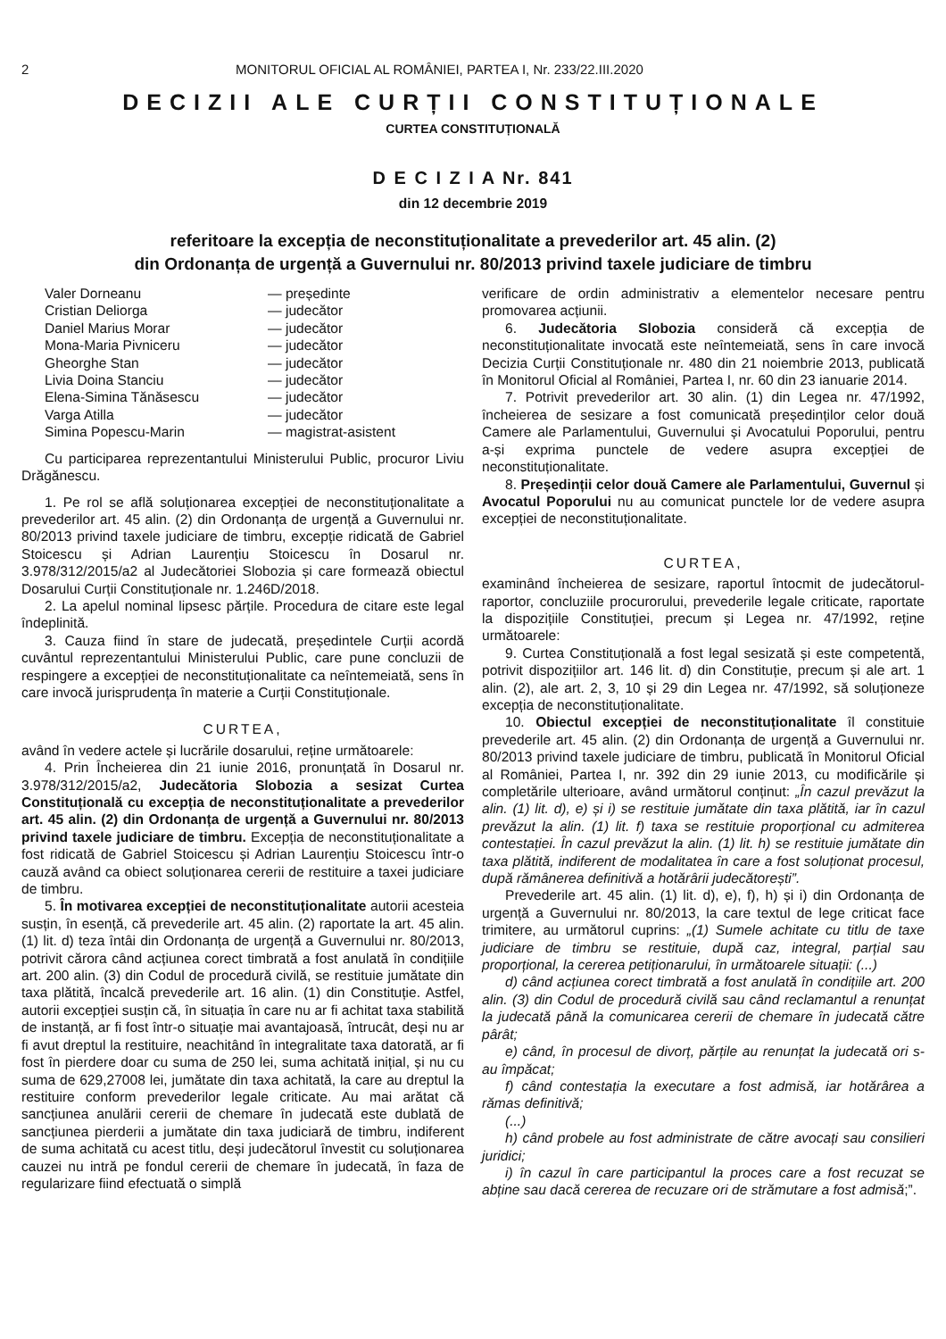2 MONITORUL OFICIAL AL ROMÂNIEI, PARTEA I, Nr. 233/22.III.2020
DECIZII ALE CURȚII CONSTITUȚIONALE
CURTEA CONSTITUȚIONALĂ
D E C I Z I A Nr. 841
din 12 decembrie 2019
referitoare la excepția de neconstituționalitate a prevederilor art. 45 alin. (2)
din Ordonanța de urgență a Guvernului nr. 80/2013 privind taxele judiciare de timbru
Valer Dorneanu — președinte Cristian Deliorga — judecător Daniel Marius Morar — judecător Mona-Maria Pivniceru — judecător Gheorghe Stan — judecător Livia Doina Stanciu — judecător Elena-Simina Tănăsescu — judecător Varga Atilla — judecător Simina Popescu-Marin — magistrat-asistent
Cu participarea reprezentantului Ministerului Public, procuror Liviu Drăgănescu.
1. Pe rol se află soluționarea excepției de neconstituționalitate a prevederilor art. 45 alin. (2) din Ordonanța de urgență a Guvernului nr. 80/2013 privind taxele judiciare de timbru, excepție ridicată de Gabriel Stoicescu și Adrian Laurențiu Stoicescu în Dosarul nr. 3.978/312/2015/a2 al Judecătoriei Slobozia și care formează obiectul Dosarului Curții Constituționale nr. 1.246D/2018.
2. La apelul nominal lipsesc părțile. Procedura de citare este legal îndeplinită.
3. Cauza fiind în stare de judecată, președintele Curții acordă cuvântul reprezentantului Ministerului Public, care pune concluzii de respingere a excepției de neconstituționalitate ca neîntemeiată, sens în care invocă jurisprudența în materie a Curții Constituționale.
CURTEA,
având în vedere actele și lucrările dosarului, reține următoarele:
4. Prin Încheierea din 21 iunie 2016, pronunțată în Dosarul nr. 3.978/312/2015/a2, Judecătoria Slobozia a sesizat Curtea Constituțională cu excepția de neconstituționalitate a prevederilor art. 45 alin. (2) din Ordonanța de urgență a Guvernului nr. 80/2013 privind taxele judiciare de timbru. Excepția de neconstituționalitate a fost ridicată de Gabriel Stoicescu și Adrian Laurențiu Stoicescu într-o cauză având ca obiect soluționarea cererii de restituire a taxei judiciare de timbru.
5. În motivarea excepției de neconstituționalitate autorii acesteia susțin, în esență, că prevederile art. 45 alin. (2) raportate la art. 45 alin. (1) lit. d) teza întâi din Ordonanța de urgență a Guvernului nr. 80/2013, potrivit cărora când acțiunea corect timbrată a fost anulată în condițiile art. 200 alin. (3) din Codul de procedură civilă, se restituie jumătate din taxa plătită, încalcă prevederile art. 16 alin. (1) din Constituție. Astfel, autorii excepției susțin că, în situația în care nu ar fi achitat taxa stabilită de instanță, ar fi fost într-o situație mai avantajoasă, întrucât, deși nu ar fi avut dreptul la restituire, neachitând în integralitate taxa datorată, ar fi fost în pierdere doar cu suma de 250 lei, suma achitată inițial, și nu cu suma de 629,27008 lei, jumătate din taxa achitată, la care au dreptul la restituire conform prevederilor legale criticate. Au mai arătat că sancțiunea anulării cererii de chemare în judecată este dublată de sancțiunea pierderii a jumătate din taxa judiciară de timbru, indiferent de suma achitată cu acest titlu, deși judecătorul învestit cu soluționarea cauzei nu intră pe fondul cererii de chemare în judecată, în faza de regularizare fiind efectuată o simplă
verificare de ordin administrativ a elementelor necesare pentru promovarea acțiunii.
6. Judecătoria Slobozia consideră că excepția de neconstituționalitate invocată este neîntemeiată, sens în care invocă Decizia Curții Constituționale nr. 480 din 21 noiembrie 2013, publicată în Monitorul Oficial al României, Partea I, nr. 60 din 23 ianuarie 2014.
7. Potrivit prevederilor art. 30 alin. (1) din Legea nr. 47/1992, încheierea de sesizare a fost comunicată președinților celor două Camere ale Parlamentului, Guvernului și Avocatului Poporului, pentru a-și exprima punctele de vedere asupra excepției de neconstituționalitate.
8. Președinții celor două Camere ale Parlamentului, Guvernul și Avocatul Poporului nu au comunicat punctele lor de vedere asupra excepției de neconstituționalitate.
CURTEA,
examinând încheierea de sesizare, raportul întocmit de judecătorul-raportor, concluziile procurorului, prevederile legale criticate, raportate la dispozițiile Constituției, precum și Legea nr. 47/1992, reține următoarele:
9. Curtea Constituțională a fost legal sesizată și este competentă, potrivit dispozițiilor art. 146 lit. d) din Constituție, precum și ale art. 1 alin. (2), ale art. 2, 3, 10 și 29 din Legea nr. 47/1992, să soluționeze excepția de neconstituționalitate.
10. Obiectul excepției de neconstituționalitate îl constituie prevederile art. 45 alin. (2) din Ordonanța de urgență a Guvernului nr. 80/2013 privind taxele judiciare de timbru, publicată în Monitorul Oficial al României, Partea I, nr. 392 din 29 iunie 2013, cu modificările și completările ulterioare, având următorul conținut: „În cazul prevăzut la alin. (1) lit. d), e) și i) se restituie jumătate din taxa plătită, iar în cazul prevăzut la alin. (1) lit. f) taxa se restituie proporțional cu admiterea contestației. În cazul prevăzut la alin. (1) lit. h) se restituie jumătate din taxa plătită, indiferent de modalitatea în care a fost soluționat procesul, după rămânerea definitivă a hotărârii judecătorești”.
Prevederile art. 45 alin. (1) lit. d), e), f), h) și i) din Ordonanța de urgență a Guvernului nr. 80/2013, la care textul de lege criticat face trimitere, au următorul cuprins: „(1) Sumele achitate cu titlu de taxe judiciare de timbru se restituie, după caz, integral, parțial sau proporțional, la cererea petiționarului, în următoarele situații: (...)
d) când acțiunea corect timbrată a fost anulată în condițiile art. 200 alin. (3) din Codul de procedură civilă sau când reclamantul a renunțat la judecată până la comunicarea cererii de chemare în judecată către pârât;
e) când, în procesul de divorț, părțile au renunțat la judecată ori s-au împăcat;
f) când contestația la executare a fost admisă, iar hotărârea a rămas definitivă;
(...)
h) când probele au fost administrate de către avocați sau consilieri juridici;
i) în cazul în care participantul la proces care a fost recuzat se abține sau dacă cererea de recuzare ori de strămutare a fost admisă;”.